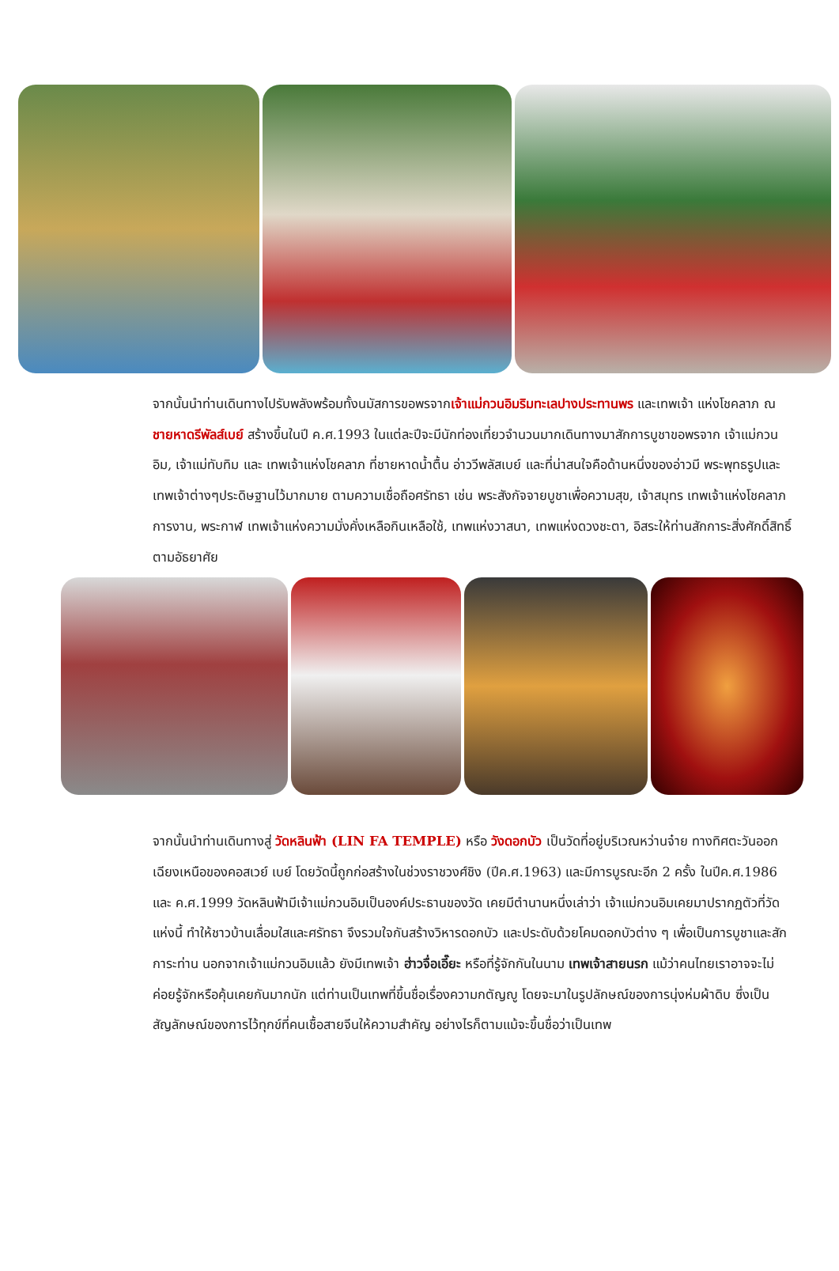จากนั้นนำท่านเดินทางไปรับพลังพร้อมทั้งนมัสการขอพรจากเจ้าแม่กวนอิมริมทะเลปางประทานพร และเทพเจ้า แห่งโชคลาภ ณ ชายหาดรีพัลส์เบย์ สร้างขึ้นในปี ค.ศ.1993 ในแต่ละปีจะมีนักท่องเที่ยวจำนวนมากเดินทางมาสักการบูชาขอพรจาก เจ้าแม่กวนอิม, เจ้าแม่ทับทิม และ เทพเจ้าแห่งโชคลาภ ที่ชายหาดน้ำตื้น อ่าววีพลัสเบย์ และที่น่าสนใจคือด้านหนึ่งของอ่าวมี พระพุทธรูปและเทพเจ้าต่างๆประดิษฐานไว้มากมาย ตามความเชื่อถือศรัทธา เช่น พระสังกัจจายบูชาเพื่อความสุข, เจ้าสมุทร เทพเจ้าแห่งโชคลาภการงาน, พระกาฬ เทพเจ้าแห่งความมั่งคั่งเหลือกินเหลือใช้, เทพแห่งวาสนา, เทพแห่งดวงชะตา, อิสระให้ท่านสักการะสิ่งศักดิ์สิทธิ์ตามอัธยาศัย
จากนั้นนำท่านเดินทางสู่ วัดหลินฟ้า (LIN FA TEMPLE) หรือ วังดอกบัว เป็นวัดที่อยู่บริเวณหว่านจ๋าย ทางทิศตะวันออกเฉียงเหนือของคอสเวย์ เบย์ โดยวัดนี้ถูกก่อสร้างในช่วงราชวงศ์ชิง (ปีค.ศ.1963) และมีการบูรณะอีก 2 ครั้ง ในปีค.ศ.1986 และ ค.ศ.1999 วัดหลินฟ้ามีเจ้าแม่กวนอิมเป็นองค์ประธานของวัด เคยมีตำนานหนึ่งเล่าว่า เจ้าแม่กวนอิมเคยมาปรากฏตัวที่วัดแห่งนี้ ทำให้ชาวบ้านเลื่อมใสและศรัทธา จึงรวมใจกันสร้างวิหารดอกบัว และประดับด้วยโคมดอกบัวต่าง ๆ เพื่อเป็นการบูชาและสักการะท่าน นอกจากเจ้าแม่กวนอิมแล้ว ยังมีเทพเจ้า ฮ่าวจื่อเอี๊ยะ หรือที่รู้จักกันในนาม เทพเจ้าสายนรก แม้ว่าคนไทยเราอาจจะไม่ค่อยรู้จักหรือคุ้นเคยกันมากนัก แต่ท่านเป็นเทพที่ขึ้นชื่อเรื่องความกตัญญู โดยจะมาในรูปลักษณ์ของการนุ่งห่มผ้าดิบ ซึ่งเป็นสัญลักษณ์ของการไว้ทุกข์ที่คนเชื้อสายจีนให้ความสำคัญ อย่างไรก็ตามแม้จะขึ้นชื่อว่าเป็นเทพ